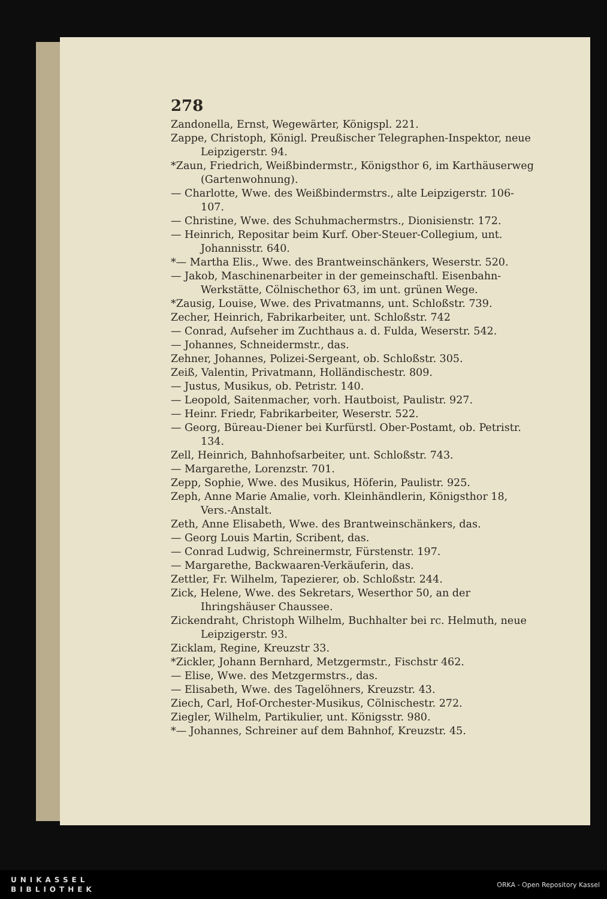278
Zandonella, Ernst, Wegewärter, Königspl. 221.
Zappe, Christoph, Königl. Preußischer Telegraphen-Inspektor, neue Leipzigerstr. 94.
*Zaun, Friedrich, Weißbindermstr., Königsthor 6, im Karthäuserweg (Gartenwohnung).
— Charlotte, Wwe. des Weißbindermstrs., alte Leipzigerstr. 106-107.
— Christine, Wwe. des Schuhmachermstrs., Dionisienstr. 172.
— Heinrich, Repositar beim Kurf. Ober-Steuer-Collegium, unt. Johannisstr. 640.
*— Martha Elis., Wwe. des Brantweinschänkers, Weserstr. 520.
— Jakob, Maschinenarbeiter in der gemeinschaftl. Eisenbahn-Werkstätte, Cölnischethor 63, im unt. grünen Wege.
*Zausig, Louise, Wwe. des Privatmanns, unt. Schloßstr. 739.
Zecher, Heinrich, Fabrikarbeiter, unt. Schloßstr. 742
— Conrad, Aufseher im Zuchthaus a. d. Fulda, Weserstr. 542.
— Johannes, Schneidermstr., das.
Zehner, Johannes, Polizei-Sergeant, ob. Schloßstr. 305.
Zeiß, Valentin, Privatmann, Holländischestr. 809.
— Justus, Musikus, ob. Petristr. 140.
— Leopold, Saitenmacher, vorh. Hautboist, Paulistr. 927.
— Heinr. Friedr, Fabrikarbeiter, Weserstr. 522.
— Georg, Büreau-Diener bei Kurfürstl. Ober-Postamt, ob. Petristr. 134.
Zell, Heinrich, Bahnhofsarbeiter, unt. Schloßstr. 743.
— Margarethe, Lorenzstr. 701.
Zepp, Sophie, Wwe. des Musikus, Höferin, Paulistr. 925.
Zeph, Anne Marie Amalie, vorh. Kleinhändlerin, Königsthor 18, Vers.-Anstalt.
Zeth, Anne Elisabeth, Wwe. des Brantweinschänkers, das.
— Georg Louis Martin, Scribent, das.
— Conrad Ludwig, Schreinermstr, Fürstenstr. 197.
— Margarethe, Backwaaren-Verkäuferin, das.
Zettler, Fr. Wilhelm, Tapezierer, ob. Schloßstr. 244.
Zick, Helene, Wwe. des Sekretars, Weserthor 50, an der Ihringshäuser Chaussee.
Zickendraht, Christoph Wilhelm, Buchhalter bei rc. Helmuth, neue Leipzigerstr. 93.
Zicklam, Regine, Kreuzstr 33.
*Zickler, Johann Bernhard, Metzgermstr., Fischstr 462.
— Elise, Wwe. des Metzgermstrs., das.
— Elisabeth, Wwe. des Tagelöhners, Kreuzstr. 43.
Ziech, Carl, Hof-Orchester-Musikus, Cölnischestr. 272.
Ziegler, Wilhelm, Partikulier, unt. Königsstr. 980.
*— Johannes, Schreiner auf dem Bahnhof, Kreuzstr. 45.
UNIKASSEL
BIBLIOTHEK
ORKA - Open Repository Kassel